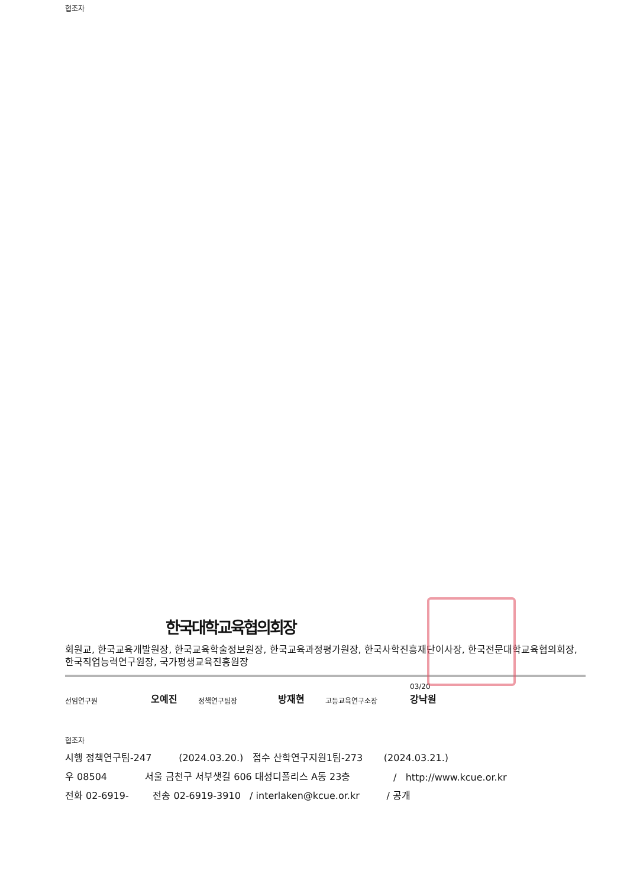협조자
한국대학교육협의회장
회원교, 한국교육개발원장, 한국교육학술정보원장, 한국교육과정평가원장, 한국사학진흥재단이사장, 한국전문대학교육협의회장, 한국직업능력연구원장, 국가평생교육진흥원장
선임연구원 오예진 정책연구팀장 방재현 고등교육연구소장 03/20
강낙원
협조자
시행 정책연구팀-247 (2024.03.20.) 접수 산학연구지원1팀-273 (2024.03.21.)
우 08504 서울 금천구 서부샛길 606 대성디폴리스 A동 23층 / http://www.kcue.or.kr
전화 02-6919- 전송 02-6919-3910 / interlaken@kcue.or.kr / 공개